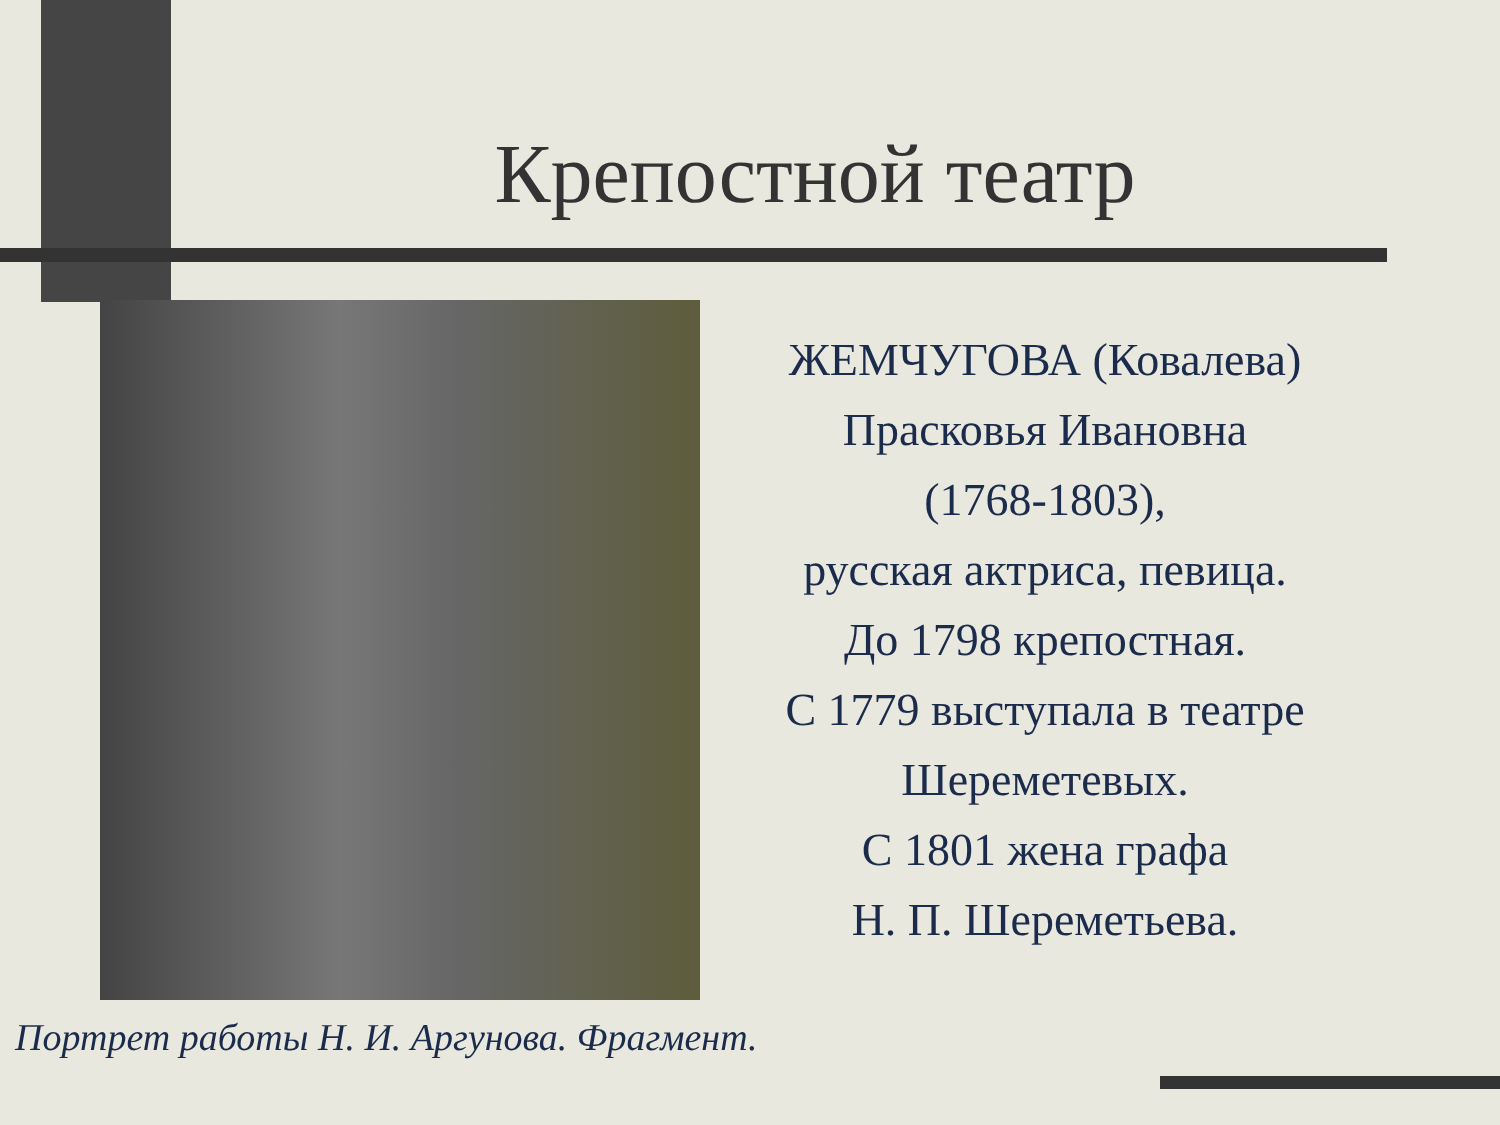Крепостной театр
ЖЕМЧУГОВА (Ковалева)
Прасковья Ивановна
(1768-1803),
русская актриса, певица.
До 1798 крепостная.
С 1779 выступала в театре
Шереметевых.
С 1801 жена графа
Н. П. Шереметьева.
Портрет работы Н. И. Аргунова. Фрагмент.